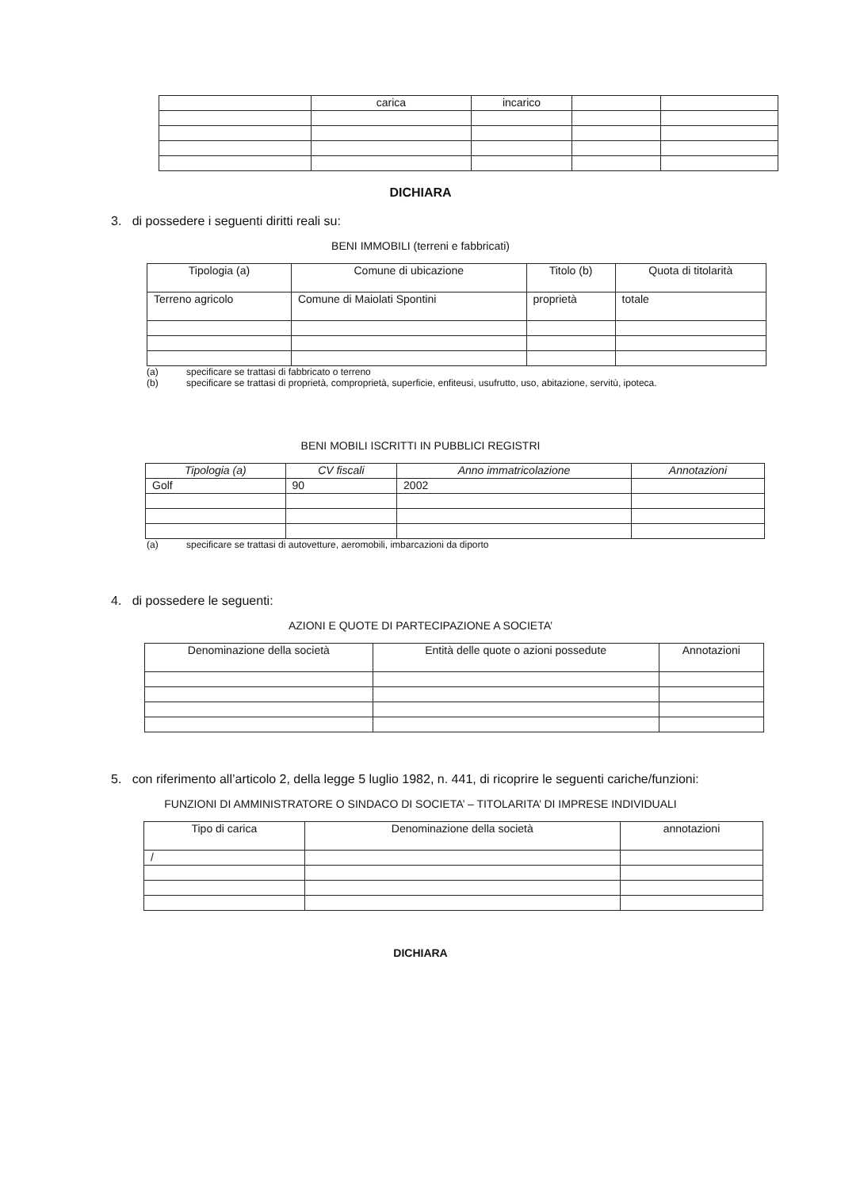| | carica | incarico | | |
| --- | --- | --- | --- | --- |
DICHIARA
3. di possedere i seguenti diritti reali su:
BENI IMMOBILI (terreni e fabbricati)
| Tipologia (a) | Comune di ubicazione | Titolo (b) | Quota di titolarità |
| --- | --- | --- | --- |
| Terreno agricolo | Comune di Maiolati Spontini | proprietà | totale |
(a) specificare se trattasi di fabbricato o terreno
(b) specificare se trattasi di proprietà, comproprietà, superficie, enfiteusi, usufrutto, uso, abitazione, servitù, ipoteca.
BENI MOBILI ISCRITTI IN PUBBLICI REGISTRI
| Tipologia (a) | CV fiscali | Anno immatricolazione | Annotazioni |
| --- | --- | --- | --- |
| Golf | 90 | 2002 | |
(a) specificare se trattasi di autovetture, aeromobili, imbarcazioni da diporto
4. di possedere le seguenti:
AZIONI E QUOTE DI PARTECIPAZIONE A SOCIETA’
| Denominazione della società | Entità delle quote o azioni possedute | Annotazioni |
| --- | --- | --- |
5. con riferimento all’articolo 2, della legge 5 luglio 1982, n. 441, di ricoprire le seguenti cariche/funzioni:
FUNZIONI DI AMMINISTRATORE O SINDACO DI SOCIETA’ – TITOLARITA’ DI IMPRESE INDIVIDUALI
| Tipo di carica | Denominazione della società | annotazioni |
| --- | --- | --- |
| / | | |
DICHIARA